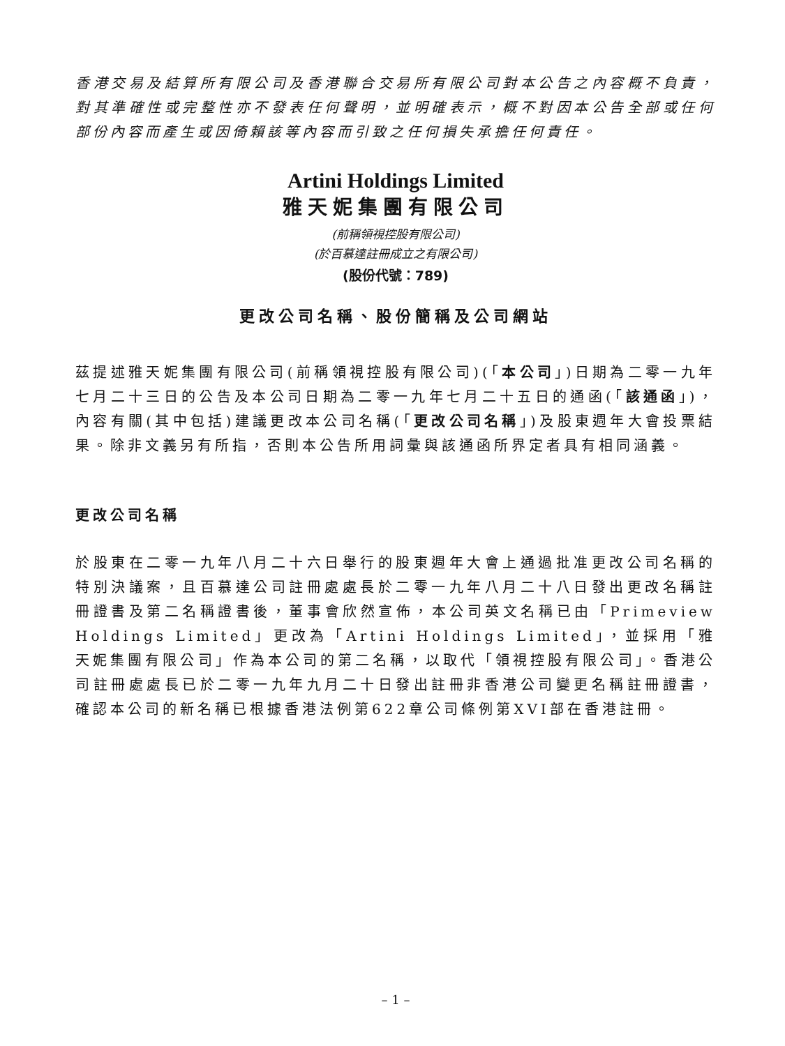香港交易及結算所有限公司及香港聯合交易所有限公司對本公告之內容概不負責，對其準確性或完整性亦不發表任何聲明，並明確表示，概不對因本公告全部或任何部份內容而產生或因倚賴該等內容而引致之任何損失承擔任何責任。
Artini Holdings Limited
雅天妮集團有限公司
(前稱領視控股有限公司)
(於百慕達註冊成立之有限公司)
(股份代號：789)
更改公司名稱、股份簡稱及公司網站
茲提述雅天妮集團有限公司(前稱領視控股有限公司)(「本公司」)日期為二零一九年七月二十三日的公告及本公司日期為二零一九年七月二十五日的通函(「該通函」)，內容有關(其中包括)建議更改本公司名稱(「更改公司名稱」)及股東週年大會投票結果。除非文義另有所指，否則本公告所用詞彙與該通函所界定者具有相同涵義。
更改公司名稱
於股東在二零一九年八月二十六日舉行的股東週年大會上通過批准更改公司名稱的特別決議案，且百慕達公司註冊處處長於二零一九年八月二十八日發出更改名稱註冊證書及第二名稱證書後，董事會欣然宣佈，本公司英文名稱已由「Primeview Holdings Limited」更改為「Artini Holdings Limited」，並採用「雅天妮集團有限公司」作為本公司的第二名稱，以取代「領視控股有限公司」。香港公司註冊處處長已於二零一九年九月二十日發出註冊非香港公司變更名稱註冊證書，確認本公司的新名稱已根據香港法例第622章公司條例第XVI部在香港註冊。
– 1 –